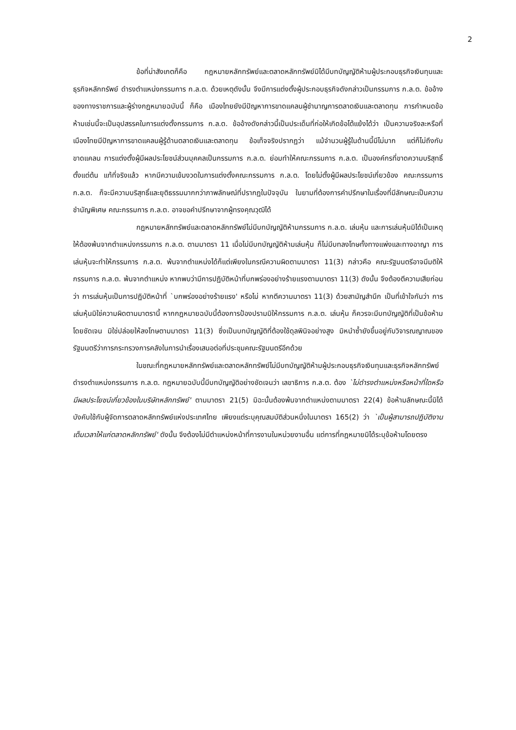2
ข้อที่น่าสังเกตก็คือ กฎหมายหลักทรัพย์และตลาดหลักทรัพย์มิได้มีบทบัญญัติห้ามผู้ประกอบธุรกิจเงินทุนและธุรกิจหลักทรัพย์ ดำรงตำแหน่งกรรมการ ก.ล.ต. ด้วยเหตุดังนั้น จึงมีการแต่งตั้งผู้ประกอบธุรกิจดังกล่าวเป็นกรรมการ ก.ล.ต. ข้ออ้างของทางราชการและผู้ร่างกฎหมายฉบับนี้ ก็คือ เมืองไทยยังมีปัญหาการขาดแคลนผู้ชำนาญการตลาดเงินและตลาดทุน การกำหนดข้อห้ามเช่นนี้จะเป็นอุปสรรคในการแต่งตั้งกรรมการ ก.ล.ต. ข้ออ้างดังกล่าวนี้เป็นประเด็นที่ก่อให้เกิดข้อโต้แย้งได้ว่า เป็นความจริงละหรือที่เมืองไทยมีปัญหาการขาดแคลนผู้รู้ด้านตลาดเงินและตลาดทุน ข้อเท็จจริงปรากฏว่า แม้จำนวนผู้รู้ในด้านนี้มีไม่มาก แต่ก็ไม่ถึงกับขาดแคลน การแต่งตั้งผู้มีผลประโยชน์ส่วนบุคคลเป็นกรรมการ ก.ล.ต. ย่อมทำให้คณะกรรมการ ก.ล.ต. เป็นองค์กรที่ขาดความบริสุทธิ์ตั้งแต่ต้น แท้ที่จริงแล้ว หากมีความเข้มงวดในการแต่งตั้งคณะกรรมการ ก.ล.ต. โดยไม่ตั้งผู้มีผลประโยชน์เกี่ยวข้อง คณะกรรมการ ก.ล.ต. ก็จะมีความบริสุทธิ์และยุติธรรมมากกว่าภาพลักษณ์ที่ปรากฏในปัจจุบัน ในยามที่ต้องการคำปรึกษาในเรื่องที่มีลักษณะเป็นความชำนัญพิเศษ คณะกรรมการ ก.ล.ต. อาจขอคำปรึกษาจากผู้ทรงคุณวุฒิได้
กฎหมายหลักทรัพย์และตลาดหลักทรัพย์ไม่มีบทบัญญัติห้ามกรรมการ ก.ล.ต. เล่นหุ้น และการเล่นหุ้นมิได้เป็นเหตุให้ต้องพ้นจากตำแหน่งกรรมการ ก.ล.ต. ตามมาตรา 11 เมื่อไม่มีบทบัญญัติห้ามเล่นหุ้น ก็ไม่มีบทลงโทษทั้งทางแพ่งและทางอาญา การเล่นหุ้นจะทำให้กรรมการ ก.ล.ต. พ้นจากตำแหน่งได้ก็แต่เพียงในกรณีความผิดตามมาตรา 11(3) กล่าวคือ คณะรัฐมนตรีอาจมีมติให้กรรมการ ก.ล.ต. พ้นจากตำแหน่ง หากพบว่ามีการปฏิบัติหน้าที่บกพร่องอย่างร้ายแรงตามมาตรา 11(3) ดังนั้น จึงต้องตีความเสียก่อนว่า การเล่นหุ้นเป็นการปฏิบัติหน้าที่ `บกพร่องอย่างร้ายแรง' หรือไม่ หากตีความมาตรา 11(3) ด้วยสามัญสำนึก เป็นที่เข้าใจกันว่า การเล่นหุ้นมิใช่ความผิดตามมาตรานี้ หากกฎหมายฉบับนี้ต้องการป้องปรามมิให้กรรมการ ก.ล.ต. เล่นหุ้น ก็ควรจะมีบทบัญญัติที่เป็นข้อห้ามโดยชัดเจน มิใช่ปล่อยให้ลงโทษตามมาตรา 11(3) ซึ่งเป็นบทบัญญัติที่ต้องใช้ดุลพินิจอย่างสูง มิหนำซ้ำยังขึ้นอยู่กับวิจารณญาณของรัฐมนตรีว่าการกระทรวงการคลังในการนำเรื่องเสนอต่อที่ประชุมคณะรัฐมนตรีอีกด้วย
ในขณะที่กฎหมายหลักทรัพย์และตลาดหลักทรัพย์ไม่มีบทบัญญัติห้ามผู้ประกอบธุรกิจเงินทุนและธุรกิจหลักทรัพย์ดำรงตำแหน่งกรรมการ ก.ล.ต. กฎหมายฉบับนี้มีบทบัญญัติอย่างชัดเจนว่า เลขาธิการ ก.ล.ต. ต้อง `ไม่ดำรงตำแหน่งหรือหน้าที่ใดหรือมีผลประโยชน์เกี่ยวข้องในบริษัทหลักทรัพย์' ตามมาตรา 21(5) มิฉะนั้นต้องพ้นจากตำแหน่งตามมาตรา 22(4) ข้อห้ามลักษณะนี้มิได้บังคับใช้กับผู้จัดการตลาดหลักทรัพย์แห่งประเทศไทย เพียงแต่ระบุคุณสมบัติส่วนหนึ่งในมาตรา 165(2) ว่า `เป็นผู้สามารถปฏิบัติงานเต็มเวลาให้แก่ตลาดหลักทรัพย์' ดังนั้น จึงต้องไม่มีตำแหน่งหน้าที่การงานในหน่วยงานอื่น แต่การที่กฎหมายมิได้ระบุข้อห้ามโดยตรง